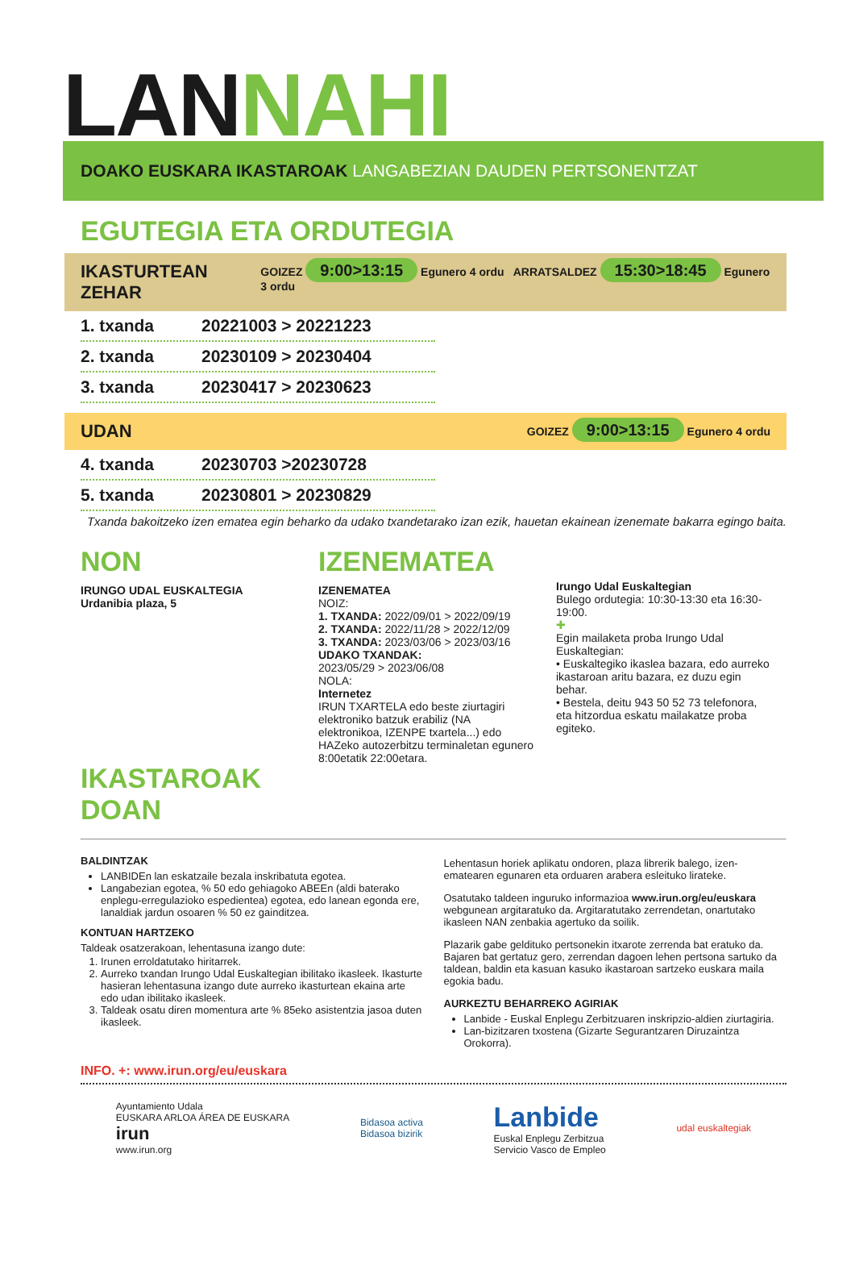LANNAHI
DOAKO EUSKARA IKASTAROAK LANGABEZIAN DAUDEN PERTSONENTZAT
EGUTEGIA ETA ORDUTEGIA
IKASTURTEAN ZEHAR GOIZEZ 9:00>13:15 Egunero 4 ordu ARRATSALDEZ 15:30>18:45 Egunero 3 ordu
1. txanda 20221003 > 20221223
2. txanda 20230109 > 20230404
3. txanda 20230417 > 20230623
UDAN GOIZEZ 9:00>13:15 Egunero 4 ordu
4. txanda 20230703 >20230728
5. txanda 20230801 > 20230829
Txanda bakoitzeko izen ematea egin beharko da udako txandetarako izan ezik, hauetan ekainean izenemate bakarra egingo baita.
NON
IRUNGO UDAL EUSKALTEGIA
Urdanibia plaza, 5
IKASTAROAK DOAN
IZENEMATEA
IZENEMATEA
NOIZ:
1. TXANDA: 2022/09/01 > 2022/09/19
2. TXANDA: 2022/11/28 > 2022/12/09
3. TXANDA: 2023/03/06 > 2023/03/16
UDAKO TXANDAK:
2023/05/29 > 2023/06/08
NOLA:
Internetez
IRUN TXARTELA edo beste ziurtagiri elektroniko batzuk erabiliz (NA elektronikoa, IZENPE txartela...) edo HAZeko autozerbitzu terminaletan egunero 8:00etatik 22:00etara.
Irungo Udal Euskaltegian
Bulego ordutegia: 10:30-13:30 eta 16:30-19:00.
✚
Egin mailaketa proba Irungo Udal Euskaltegian:
• Euskaltegiko ikaslea bazara, edo aurreko ikastaroan aritu bazara, ez duzu egin behar.
• Bestela, deitu 943 50 52 73 telefonora, eta hitzordua eskatu mailakatze proba egiteko.
BALDINTZAK
LANBIDEn lan eskatzaile bezala inskribatuta egotea.
Langabezian egotea, % 50 edo gehiagoko ABEEn (aldi baterako enplegu-erregulazioko espedientea) egotea, edo lanean egonda ere, lanaldiak jardun osoaren % 50 ez gainditzea.
KONTUAN HARTZEKO
Taldeak osatzerakoan, lehentasuna izango dute:
1. Irunen erroldatutako hiritarrek.
2. Aurreko txandan Irungo Udal Euskaltegian ibilitako ikasleek. Ikasturte hasieran lehentasuna izango dute aurreko ikasturtean ekaina arte edo udan ibilitako ikasleek.
3. Taldeak osatu diren momentura arte % 85eko asistentzia jasoa duten ikasleek.
Lehentasun horiek aplikatu ondoren, plaza librerik balego, izen-ematearen egunaren eta orduaren arabera esleituko lirateke.
Osatutako taldeen inguruko informazioa www.irun.org/eu/euskara webgunean argitaratuko da. Argitaratutako zerrendetan, onartutako ikasleen NAN zenbakia agertuko da soilik.
Plazarik gabe geldituko pertsonekin itxarote zerrenda bat eratuko da. Bajaren bat gertatuz gero, zerrendan dagoen lehen pertsona sartuko da taldean, baldin eta kasuan kasuko ikastaroan sartzeko euskara maila egokia badu.
AURKEZTU BEHARREKO AGIRIAK
Lanbide - Euskal Enplegu Zerbitzuaren inskripzio-aldien ziurtagiria.
Lan-bizitzaren txostena (Gizarte Segurantzaren Diruzaintza Orokorra).
INFO. +: www.irun.org/eu/euskara
Ayuntamiento Udala
EUSKARA ARLOA ÁREA DE EUSKARA
irun
www.irun.org
Bidasoa activa
Bidasoa bizirik
Lanbide
Euskal Enplegu Zerbitzua
Servicio Vasco de Empleo
udal euskaltegiak